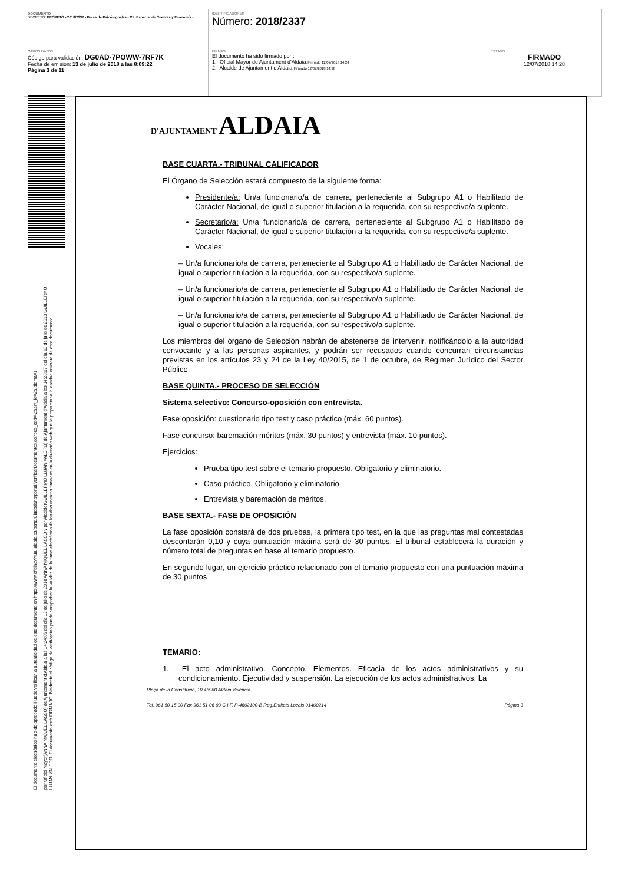| DOCUMENTO DECRETO: DECRETO - 2018/2337 - Bolsa de Psicólogos/as - C.I. Especial de Cuentas y Economía - | IDENTIFICADORES Número: 2018/2337 | |
| OTROS DATOS Código para validación: DG0AD-7POWW-7RF7K Fecha de emisión: 13 de julio de 2018 a las 8:09:22 Página 3 de 11 | FIRMAS El documento ha sido firmado por : 1.- Oficial Mayor de Ajuntament d'Aldaia. Firmado 12/07/2018 14:24 2.- Alcalde de Ajuntament d'Aldaia. Firmado 12/07/2018 14:28 | ESTADO FIRMADO 12/07/2018 14:28 |
El documento electrónico ha sido aprobado Puede verificar la autenticidad de este documento en https://www.oficinavirtual.aldaia.es/portalCiudadano/portal/verificarDocumentos.do?pes_cod=-2&ent_id=2&idioma=1 por Oficial Mayor(ANNA MIQUEL LASSO) de Ajuntament d'Aldaia a las 14:24:06 del día 12 de julio de 2018 ANNA MIQUEL LASSO y por Alcalde(GUILLERMO LUJAN VALERO) de Ajuntament d'Aldaia a las 14:28:37 del día 12 de julio de 2018 GUILLERMO LUJAN VALERO. El documento está FIRMADO. Mediante el código de verificación puede comprobar la validez de la firma electrónica de los documentos firmados en la dirección web que le proporciona la entidad emisora de este documento.
D'AJUNTAMENT ALDAIA
BASE CUARTA.- TRIBUNAL CALIFICADOR
El Órgano de Selección estará compuesto de la siguiente forma:
Presidente/a: Un/a funcionario/a de carrera, perteneciente al Subgrupo A1 o Habilitado de Carácter Nacional, de igual o superior titulación a la requerida, con su respectivo/a suplente.
Secretario/a: Un/a funcionario/a de carrera, perteneciente al Subgrupo A1 o Habilitado de Carácter Nacional, de igual o superior titulación a la requerida, con su respectivo/a suplente.
Vocales:
– Un/a funcionario/a de carrera, perteneciente al Subgrupo A1 o Habilitado de Carácter Nacional, de igual o superior titulación a la requerida, con su respectivo/a suplente.
– Un/a funcionario/a de carrera, perteneciente al Subgrupo A1 o Habilitado de Carácter Nacional, de igual o superior titulación a la requerida, con su respectivo/a suplente.
– Un/a funcionario/a de carrera, perteneciente al Subgrupo A1 o Habilitado de Carácter Nacional, de igual o superior titulación a la requerida, con su respectivo/a suplente.
Los miembros del órgano de Selección habrán de abstenerse de intervenir, notificándolo a la autoridad convocante y a las personas aspirantes, y podrán ser recusados cuando concurran circunstancias previstas en los artículos 23 y 24 de la Ley 40/2015, de 1 de octubre, de Régimen Jurídico del Sector Público.
BASE QUINTA.- PROCESO DE SELECCIÓN
Sistema selectivo: Concurso-oposición con entrevista.
Fase oposición: cuestionario tipo test y caso práctico (máx. 60 puntos).
Fase concurso: baremación méritos (máx. 30 puntos) y entrevista (máx. 10 puntos).
Ejercicios:
Prueba tipo test sobre el temario propuesto. Obligatorio y eliminatorio.
Caso práctico. Obligatorio y eliminatorio.
Entrevista y baremación de méritos.
BASE SEXTA.- FASE DE OPOSICIÓN
La fase oposición constará de dos pruebas, la primera tipo test, en la que las preguntas mal contestadas descontarán 0,10 y cuya puntuación máxima será de 30 puntos. El tribunal establecerá la duración y número total de preguntas en base al temario propuesto.
En segundo lugar, un ejercicio práctico relacionado con el temario propuesto con una puntuación máxima de 30 puntos
TEMARIO:
1. El acto administrativo. Concepto. Elementos. Eficacia de los actos administrativos y su condicionamiento. Ejecutividad y suspensión. La ejecución de los actos administrativos. La
Plaça de la Constitució, 10 46960 Aldaia València
Tel. 961 50 15 00 Fax 961 51 06 93 C.I.F. P-4602100-B Reg.Entitats Locals 01460214 Página 3